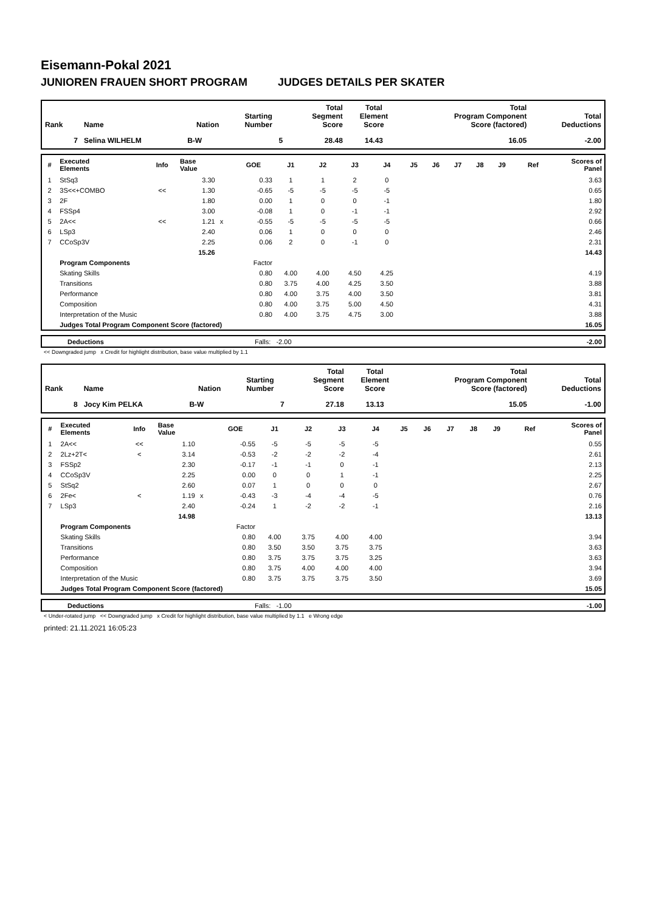Eisemann-Pokal 2021
JUNIOREN FRAUEN SHORT PROGRAM JUDGES DETAILS PER SKATER
| Rank | Name | Nation | Starting Number | Total Segment Score | Total Element Score | Total Program Component Score (factored) | Total Deductions |
| --- | --- | --- | --- | --- | --- | --- | --- |
| 7 | Selina WILHELM | B-W | 5 | 28.48 | 14.43 | 16.05 | -2.00 |
| # | Executed Elements | Info | Base Value | | GOE | J1 | J2 | J3 | J4 | J5 | J6 | J7 | J8 | J9 | Ref | Scores of Panel |
| --- | --- | --- | --- | --- | --- | --- | --- | --- | --- | --- | --- | --- | --- | --- | --- | --- |
| 1 | StSq3 | | 3.30 | | 0.33 | 1 | 1 | 2 | 0 | | | | | | | 3.63 |
| 2 | 3S<<+COMBO | << | 1.30 | | -0.65 | -5 | -5 | -5 | -5 | | | | | | | 0.65 |
| 3 | 2F | | 1.80 | | 0.00 | 1 | 0 | 0 | -1 | | | | | | | 1.80 |
| 4 | FSSp4 | | 3.00 | | -0.08 | 1 | 0 | -1 | -1 | | | | | | | 2.92 |
| 5 | 2A<< | << | 1.21 | x | -0.55 | -5 | -5 | -5 | -5 | | | | | | | 0.66 |
| 6 | LSp3 | | 2.40 | | 0.06 | 1 | 0 | 0 | 0 | | | | | | | 2.46 |
| 7 | CCoSp3V | | 2.25 | | 0.06 | 2 | 0 | -1 | 0 | | | | | | | 2.31 |
| | | | 15.26 | | | | | | | | | | | | | 14.43 |
| | Program Components | | | | Factor | | | | | | | | | | | |
| | Skating Skills | | | | 0.80 | 4.00 | 4.00 | 4.50 | 4.25 | | | | | | | 4.19 |
| | Transitions | | | | 0.80 | 3.75 | 4.00 | 4.25 | 3.50 | | | | | | | 3.88 |
| | Performance | | | | 0.80 | 4.00 | 3.75 | 4.00 | 3.50 | | | | | | | 3.81 |
| | Composition | | | | 0.80 | 4.00 | 3.75 | 5.00 | 4.50 | | | | | | | 4.31 |
| | Interpretation of the Music | | | | 0.80 | 4.00 | 3.75 | 4.75 | 3.00 | | | | | | | 3.88 |
| | Judges Total Program Component Score (factored) | | | | | | | | | | | | | | | 16.05 |
| | Deductions | Falls: -2.00 | -2.00 |
<< Downgraded jump x Credit for highlight distribution, base value multiplied by 1.1
| Rank | Name | Nation | Starting Number | Total Segment Score | Total Element Score | Total Program Component Score (factored) | Total Deductions |
| --- | --- | --- | --- | --- | --- | --- | --- |
| 8 | Jocy Kim PELKA | B-W | 7 | 27.18 | 13.13 | 15.05 | -1.00 |
| # | Executed Elements | Info | Base Value | | GOE | J1 | J2 | J3 | J4 | J5 | J6 | J7 | J8 | J9 | Ref | Scores of Panel |
| --- | --- | --- | --- | --- | --- | --- | --- | --- | --- | --- | --- | --- | --- | --- | --- | --- |
| 1 | 2A<< | << | 1.10 | | -0.55 | -5 | -5 | -5 | -5 | | | | | | | 0.55 |
| 2 | 2Lz+2T< | < | 3.14 | | -0.53 | -2 | -2 | -2 | -4 | | | | | | | 2.61 |
| 3 | FSSp2 | | 2.30 | | -0.17 | -1 | -1 | 0 | -1 | | | | | | | 2.13 |
| 4 | CCoSp3V | | 2.25 | | 0.00 | 0 | 0 | 1 | -1 | | | | | | | 2.25 |
| 5 | StSq2 | | 2.60 | | 0.07 | 1 | 0 | 0 | 0 | | | | | | | 2.67 |
| 6 | 2Fe< | < | 1.19 | x | -0.43 | -3 | -4 | -4 | -5 | | | | | | | 0.76 |
| 7 | LSp3 | | 2.40 | | -0.24 | 1 | -2 | -2 | -1 | | | | | | | 2.16 |
| | | | 14.98 | | | | | | | | | | | | | 13.13 |
| | Program Components | | | | Factor | | | | | | | | | | | |
| | Skating Skills | | | | 0.80 | 4.00 | 3.75 | 4.00 | 4.00 | | | | | | | 3.94 |
| | Transitions | | | | 0.80 | 3.50 | 3.50 | 3.75 | 3.75 | | | | | | | 3.63 |
| | Performance | | | | 0.80 | 3.75 | 3.75 | 3.75 | 3.25 | | | | | | | 3.63 |
| | Composition | | | | 0.80 | 3.75 | 4.00 | 4.00 | 4.00 | | | | | | | 3.94 |
| | Interpretation of the Music | | | | 0.80 | 3.75 | 3.75 | 3.75 | 3.50 | | | | | | | 3.69 |
| | Judges Total Program Component Score (factored) | | | | | | | | | | | | | | | 15.05 |
| | Deductions | Falls: -1.00 | -1.00 |
< Under-rotated jump << Downgraded jump x Credit for highlight distribution, base value multiplied by 1.1 e Wrong edge
printed: 21.11.2021 16:05:23